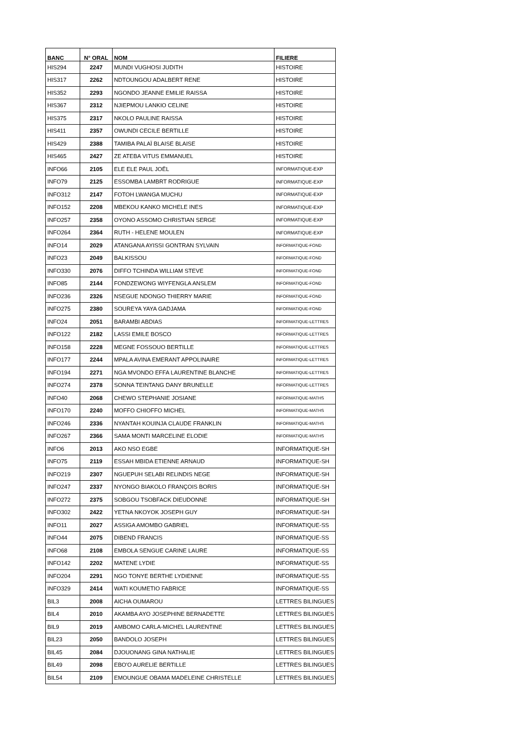| BANC | N° ORAL | NOM | FILIERE |
| --- | --- | --- | --- |
| HIS294 | 2247 | MUNDI VUGHOSI JUDITH | HISTOIRE |
| HIS317 | 2262 | NDTOUNGOU ADALBERT RENE | HISTOIRE |
| HIS352 | 2293 | NGONDO JEANNE EMILIE RAISSA | HISTOIRE |
| HIS367 | 2312 | NJIEPMOU LANKIO CELINE | HISTOIRE |
| HIS375 | 2317 | NKOLO PAULINE RAISSA | HISTOIRE |
| HIS411 | 2357 | OWUNDI CECILE BERTILLE | HISTOIRE |
| HIS429 | 2388 | TAMIBA PALAÏ BLAISE BLAISE | HISTOIRE |
| HIS465 | 2427 | ZE ATEBA VITUS EMMANUEL | HISTOIRE |
| INFO66 | 2105 | ELE ELE PAUL JOËL | INFORMATIQUE-EXP |
| INFO79 | 2125 | ESSOMBA LAMBRT RODRIGUE | INFORMATIQUE-EXP |
| INFO312 | 2147 | FOTOH LWANGA MUCHU | INFORMATIQUE-EXP |
| INFO152 | 2208 | MBEKOU KANKO MICHELE INES | INFORMATIQUE-EXP |
| INFO257 | 2358 | OYONO ASSOMO CHRISTIAN SERGE | INFORMATIQUE-EXP |
| INFO264 | 2364 | RUTH - HELENE MOULEN | INFORMATIQUE-EXP |
| INFO14 | 2029 | ATANGANA AYISSI GONTRAN SYLVAIN | INFORMATIQUE-FOND |
| INFO23 | 2049 | BALKISSOU | INFORMATIQUE-FOND |
| INFO330 | 2076 | DIFFO TCHINDA WILLIAM STEVE | INFORMATIQUE-FOND |
| INFO85 | 2144 | FONDZEWONG WIYFENGLA ANSLEM | INFORMATIQUE-FOND |
| INFO236 | 2326 | NSEGUE NDONGO THIERRY MARIE | INFORMATIQUE-FOND |
| INFO275 | 2380 | SOUREYA YAYA GADJAMA | INFORMATIQUE-FOND |
| INFO24 | 2051 | BARAMBI ABDIAS | INFORMATIQUE-LETTRES |
| INFO122 | 2182 | LASSI EMILE BOSCO | INFORMATIQUE-LETTRES |
| INFO158 | 2228 | MEGNE FOSSOUO BERTILLE | INFORMATIQUE-LETTRES |
| INFO177 | 2244 | MPALA AVINA EMERANT APPOLINAIRE | INFORMATIQUE-LETTRES |
| INFO194 | 2271 | NGA MVONDO EFFA LAURENTINE BLANCHE | INFORMATIQUE-LETTRES |
| INFO274 | 2378 | SONNA TEINTANG DANY BRUNELLE | INFORMATIQUE-LETTRES |
| INFO40 | 2068 | CHEWO STEPHANIE JOSIANE | INFORMATIQUE-MATHS |
| INFO170 | 2240 | MOFFO CHIOFFO MICHEL | INFORMATIQUE-MATHS |
| INFO246 | 2336 | NYANTAH KOUINJA CLAUDE FRANKLIN | INFORMATIQUE-MATHS |
| INFO267 | 2366 | SAMA MONTI MARCELINE ELODIE | INFORMATIQUE-MATHS |
| INFO6 | 2013 | AKO NSO EGBE | INFORMATIQUE-SH |
| INFO75 | 2119 | ESSAH MBIDA ETIENNE ARNAUD | INFORMATIQUE-SH |
| INFO219 | 2307 | NGUEPUH SELABI RELINDIS NEGE | INFORMATIQUE-SH |
| INFO247 | 2337 | NYONGO BIAKOLO FRANÇOIS BORIS | INFORMATIQUE-SH |
| INFO272 | 2375 | SOBGOU TSOBFACK DIEUDONNE | INFORMATIQUE-SH |
| INFO302 | 2422 | YETNA NKOYOK JOSEPH GUY | INFORMATIQUE-SH |
| INFO11 | 2027 | ASSIGA AMOMBO GABRIEL | INFORMATIQUE-SS |
| INFO44 | 2075 | DIBEND FRANCIS | INFORMATIQUE-SS |
| INFO68 | 2108 | EMBOLA SENGUE CARINE LAURE | INFORMATIQUE-SS |
| INFO142 | 2202 | MATENE LYDIE | INFORMATIQUE-SS |
| INFO204 | 2291 | NGO TONYE BERTHE LYDIENNE | INFORMATIQUE-SS |
| INFO329 | 2414 | WATI KOUMETIO FABRICE | INFORMATIQUE-SS |
| BIL3 | 2008 | AICHA OUMAROU | LETTRES BILINGUES |
| BIL4 | 2010 | AKAMBA AYO JOSEPHINE BERNADETTE | LETTRES BILINGUES |
| BIL9 | 2019 | AMBOMO CARLA-MICHEL LAURENTINE | LETTRES BILINGUES |
| BIL23 | 2050 | BANDOLO JOSEPH | LETTRES BILINGUES |
| BIL45 | 2084 | DJOUONANG GINA NATHALIE | LETTRES BILINGUES |
| BIL49 | 2098 | EBO'O AURELIE BERTILLE | LETTRES BILINGUES |
| BIL54 | 2109 | EMOUNGUE OBAMA MADELEINE CHRISTELLE | LETTRES BILINGUES |